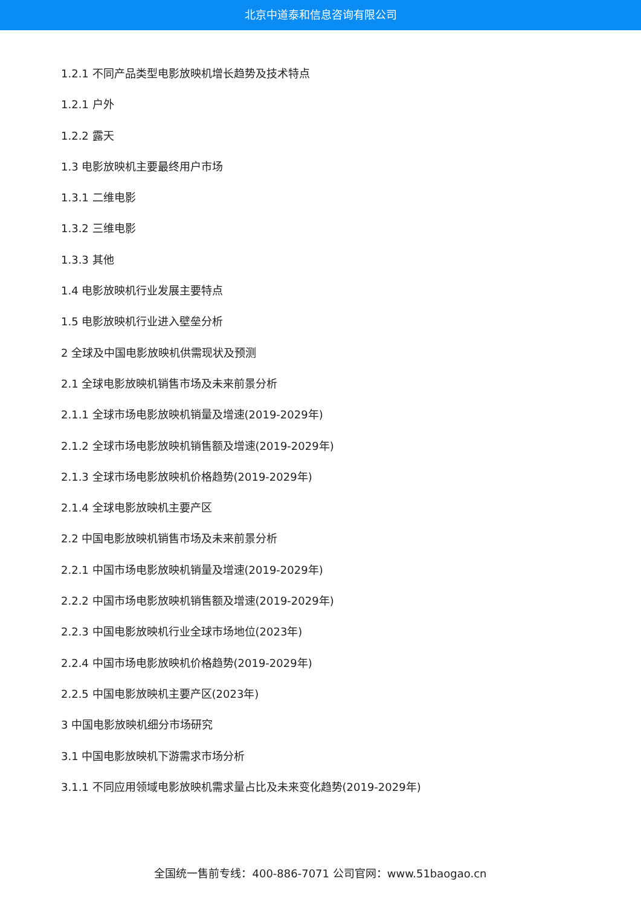北京中道泰和信息咨询有限公司
1.2.1 不同产品类型电影放映机增长趋势及技术特点
1.2.1 户外
1.2.2 露天
1.3 电影放映机主要最终用户市场
1.3.1 二维电影
1.3.2 三维电影
1.3.3 其他
1.4 电影放映机行业发展主要特点
1.5 电影放映机行业进入壁垒分析
2 全球及中国电影放映机供需现状及预测
2.1 全球电影放映机销售市场及未来前景分析
2.1.1 全球市场电影放映机销量及增速(2019-2029年)
2.1.2 全球市场电影放映机销售额及增速(2019-2029年)
2.1.3 全球市场电影放映机价格趋势(2019-2029年)
2.1.4 全球电影放映机主要产区
2.2 中国电影放映机销售市场及未来前景分析
2.2.1 中国市场电影放映机销量及增速(2019-2029年)
2.2.2 中国市场电影放映机销售额及增速(2019-2029年)
2.2.3 中国电影放映机行业全球市场地位(2023年)
2.2.4 中国市场电影放映机价格趋势(2019-2029年)
2.2.5 中国电影放映机主要产区(2023年)
3 中国电影放映机细分市场研究
3.1 中国电影放映机下游需求市场分析
3.1.1 不同应用领域电影放映机需求量占比及未来变化趋势(2019-2029年)
全国统一售前专线：400-886-7071 公司官网：www.51baogao.cn